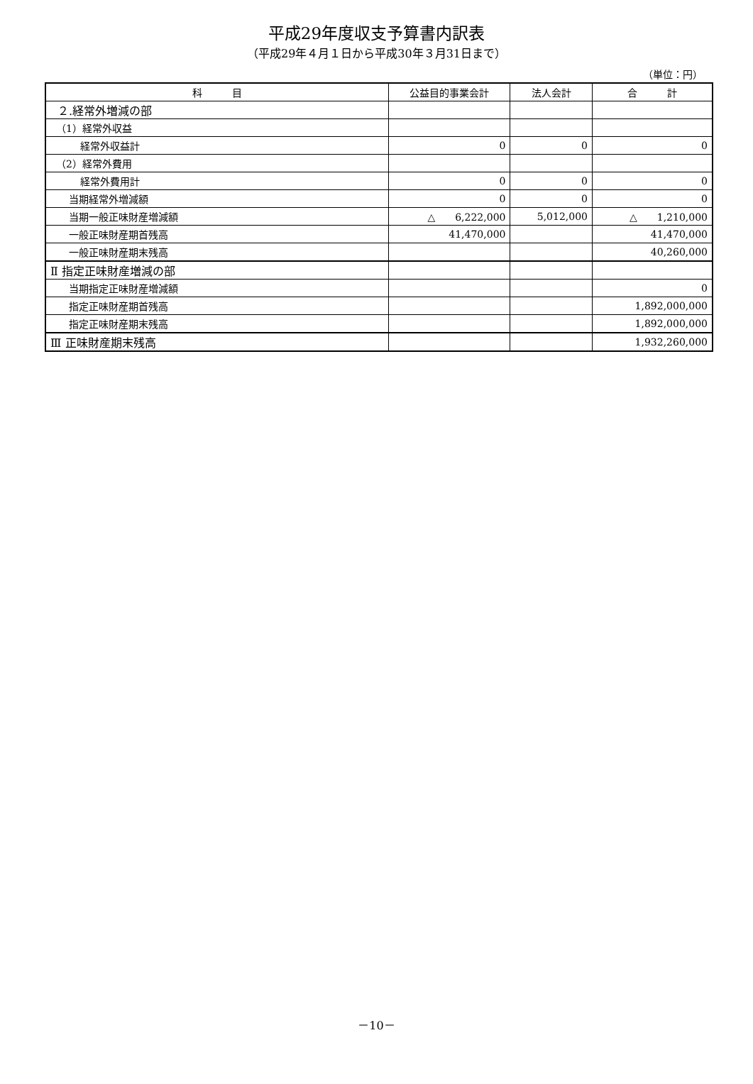平成29年度収支予算書内訳表
（平成29年４月１日から平成30年３月31日まで）
（単位：円）
| 科 目 | 公益目的事業会計 | 法人会計 | 合 計 |
| --- | --- | --- | --- |
| ２.経常外増減の部 | | | |
| （1）経常外収益 | | | |
| 経常外収益計 | 0 | 0 | 0 |
| （2）経常外費用 | | | |
| 経常外費用計 | 0 | 0 | 0 |
| 当期経常外増減額 | 0 | 0 | 0 |
| 当期一般正味財産増減額 | △ 6,222,000 | 5,012,000 | △ 1,210,000 |
| 一般正味財産期首残高 | 41,470,000 | | 41,470,000 |
| 一般正味財産期末残高 | | | 40,260,000 |
| Ⅱ 指定正味財産増減の部 | | | |
| 当期指定正味財産増減額 | | | 0 |
| 指定正味財産期首残高 | | | 1,892,000,000 |
| 指定正味財産期末残高 | | | 1,892,000,000 |
| Ⅲ 正味財産期末残高 | | | 1,932,260,000 |
－10－